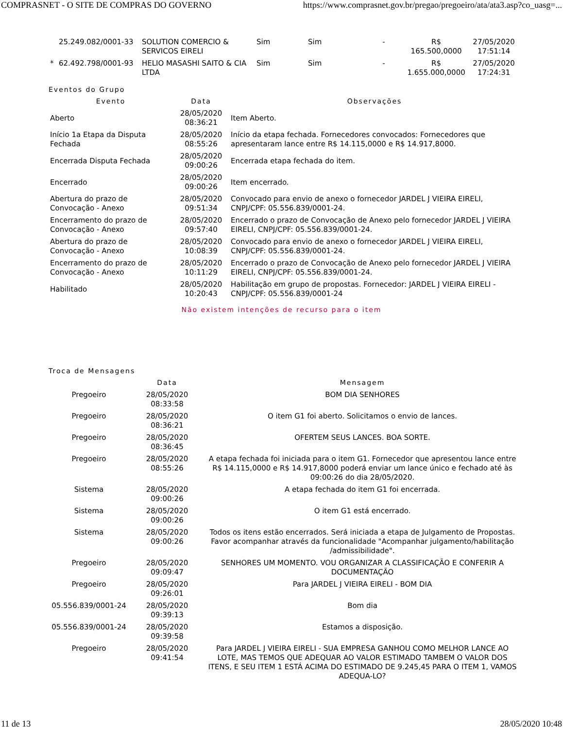COMPRASNET - O SITE DE COMPRAS DO GOVERNO https://www.comprasnet.gov.br/pregao/pregoeiro/ata/ata3.asp?co_uasg=...
| | 25.249.082/0001-33 | SOLUTION COMERCIO & SERVICOS EIRELI | Sim | Sim | - | R$ 165.500,0000 | 27/05/2020 17:51:14 |
| * | 62.492.798/0001-93 | HELIO MASASHI SAITO & CIA LTDA | Sim | Sim | - | R$ 1.655.000,0000 | 27/05/2020 17:24:31 |
Eventos do Grupo
| Evento | Data | Observações |
| --- | --- | --- |
| Aberto | 28/05/2020 08:36:21 | Item Aberto. |
| Início 1a Etapa da Disputa Fechada | 28/05/2020 08:55:26 | Início da etapa fechada. Fornecedores convocados: Fornecedores que apresentaram lance entre R$ 14.115,0000 e R$ 14.917,8000. |
| Encerrada Disputa Fechada | 28/05/2020 09:00:26 | Encerrada etapa fechada do item. |
| Encerrado | 28/05/2020 09:00:26 | Item encerrado. |
| Abertura do prazo de Convocação - Anexo | 28/05/2020 09:51:34 | Convocado para envio de anexo o fornecedor JARDEL J VIEIRA EIRELI, CNPJ/CPF: 05.556.839/0001-24. |
| Encerramento do prazo de Convocação - Anexo | 28/05/2020 09:57:40 | Encerrado o prazo de Convocação de Anexo pelo fornecedor JARDEL J VIEIRA EIRELI, CNPJ/CPF: 05.556.839/0001-24. |
| Abertura do prazo de Convocação - Anexo | 28/05/2020 10:08:39 | Convocado para envio de anexo o fornecedor JARDEL J VIEIRA EIRELI, CNPJ/CPF: 05.556.839/0001-24. |
| Encerramento do prazo de Convocação - Anexo | 28/05/2020 10:11:29 | Encerrado o prazo de Convocação de Anexo pelo fornecedor JARDEL J VIEIRA EIRELI, CNPJ/CPF: 05.556.839/0001-24. |
| Habilitado | 28/05/2020 10:20:43 | Habilitação em grupo de propostas. Fornecedor: JARDEL J VIEIRA EIRELI - CNPJ/CPF: 05.556.839/0001-24 |
Não existem intenções de recurso para o item
Troca de Mensagens
| | Data | Mensagem |
| --- | --- | --- |
| Pregoeiro | 28/05/2020 08:33:58 | BOM DIA SENHORES |
| Pregoeiro | 28/05/2020 08:36:21 | O item G1 foi aberto. Solicitamos o envio de lances. |
| Pregoeiro | 28/05/2020 08:36:45 | OFERTEM SEUS LANCES. BOA SORTE. |
| Pregoeiro | 28/05/2020 08:55:26 | A etapa fechada foi iniciada para o item G1. Fornecedor que apresentou lance entre R$ 14.115,0000 e R$ 14.917,8000 poderá enviar um lance único e fechado até às 09:00:26 do dia 28/05/2020. |
| Sistema | 28/05/2020 09:00:26 | A etapa fechada do item G1 foi encerrada. |
| Sistema | 28/05/2020 09:00:26 | O item G1 está encerrado. |
| Sistema | 28/05/2020 09:00:26 | Todos os itens estão encerrados. Será iniciada a etapa de Julgamento de Propostas. Favor acompanhar através da funcionalidade "Acompanhar julgamento/habilitação /admissibilidade". |
| Pregoeiro | 28/05/2020 09:09:47 | SENHORES UM MOMENTO. VOU ORGANIZAR A CLASSIFICAÇÃO E CONFERIR A DOCUMENTAÇÃO |
| Pregoeiro | 28/05/2020 09:26:01 | Para JARDEL J VIEIRA EIRELI - BOM DIA |
| 05.556.839/0001-24 | 28/05/2020 09:39:13 | Bom dia |
| 05.556.839/0001-24 | 28/05/2020 09:39:58 | Estamos a disposição. |
| Pregoeiro | 28/05/2020 09:41:54 | Para JARDEL J VIEIRA EIRELI - SUA EMPRESA GANHOU COMO MELHOR LANCE AO LOTE, MAS TEMOS QUE ADEQUAR AO VALOR ESTIMADO TAMBEM O VALOR DOS ITENS, E SEU ITEM 1 ESTÁ ACIMA DO ESTIMADO DE 9.245,45 PARA O ITEM 1, VAMOS ADEQUA-LO? |
11 de 13 28/05/2020 10:48